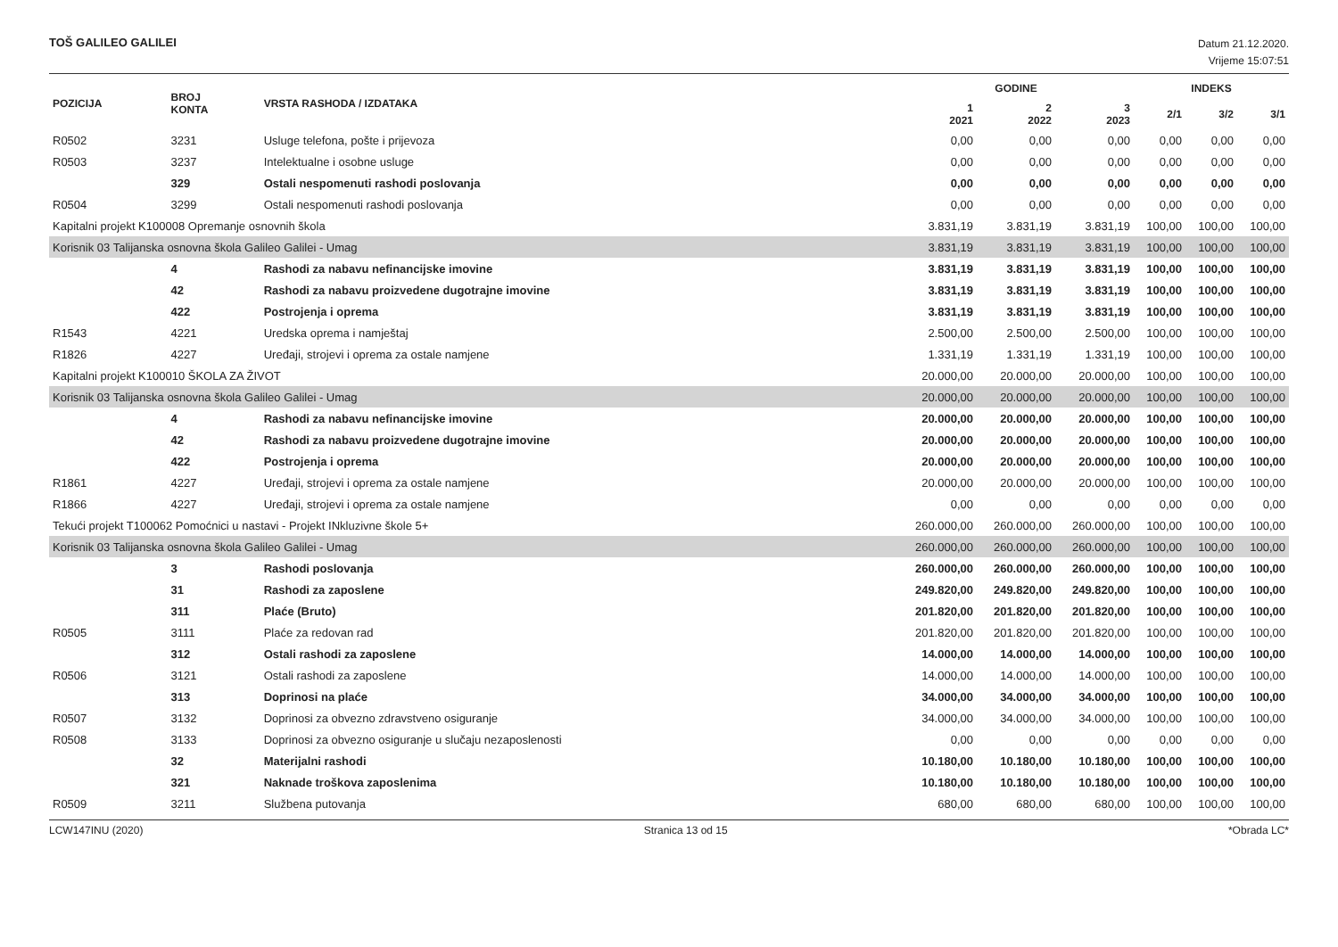TOŠ GALILEO GALILEI
Datum 21.12.2020.
Vrijeme 15:07:51
| POZICIJA | BROJ KONTA | VRSTA RASHODA / IZDATAKA | GODINE | | | INDEKS | | |
| --- | --- | --- | --- | --- | --- | --- | --- | --- |
| | | | 1 2021 | 2 2022 | 3 2023 | 2/1 | 3/2 | 3/1 |
| R0502 | 3231 | Usluge telefona, pošte i prijevoza | 0,00 | 0,00 | 0,00 | 0,00 | 0,00 | 0,00 |
| R0503 | 3237 | Intelektualne i osobne usluge | 0,00 | 0,00 | 0,00 | 0,00 | 0,00 | 0,00 |
| | 329 | Ostali nespomenuti rashodi poslovanja | 0,00 | 0,00 | 0,00 | 0,00 | 0,00 | 0,00 |
| R0504 | 3299 | Ostali nespomenuti rashodi poslovanja | 0,00 | 0,00 | 0,00 | 0,00 | 0,00 | 0,00 |
| Kapitalni projekt K100008 Opremanje osnovnih škola | | | 3.831,19 | 3.831,19 | 3.831,19 | 100,00 | 100,00 | 100,00 |
| Korisnik 03 Talijanska osnovna škola Galileo Galilei - Umag | | | 3.831,19 | 3.831,19 | 3.831,19 | 100,00 | 100,00 | 100,00 |
| | 4 | Rashodi za nabavu nefinancijske imovine | 3.831,19 | 3.831,19 | 3.831,19 | 100,00 | 100,00 | 100,00 |
| | 42 | Rashodi za nabavu proizvedene dugotrajne imovine | 3.831,19 | 3.831,19 | 3.831,19 | 100,00 | 100,00 | 100,00 |
| | 422 | Postrojenja i oprema | 3.831,19 | 3.831,19 | 3.831,19 | 100,00 | 100,00 | 100,00 |
| R1543 | 4221 | Uredska oprema i namještaj | 2.500,00 | 2.500,00 | 2.500,00 | 100,00 | 100,00 | 100,00 |
| R1826 | 4227 | Uređaji, strojevi i oprema za ostale namjene | 1.331,19 | 1.331,19 | 1.331,19 | 100,00 | 100,00 | 100,00 |
| Kapitalni projekt K100010 ŠKOLA ZA ŽIVOT | | | 20.000,00 | 20.000,00 | 20.000,00 | 100,00 | 100,00 | 100,00 |
| Korisnik 03 Talijanska osnovna škola Galileo Galilei - Umag | | | 20.000,00 | 20.000,00 | 20.000,00 | 100,00 | 100,00 | 100,00 |
| | 4 | Rashodi za nabavu nefinancijske imovine | 20.000,00 | 20.000,00 | 20.000,00 | 100,00 | 100,00 | 100,00 |
| | 42 | Rashodi za nabavu proizvedene dugotrajne imovine | 20.000,00 | 20.000,00 | 20.000,00 | 100,00 | 100,00 | 100,00 |
| | 422 | Postrojenja i oprema | 20.000,00 | 20.000,00 | 20.000,00 | 100,00 | 100,00 | 100,00 |
| R1861 | 4227 | Uređaji, strojevi i oprema za ostale namjene | 20.000,00 | 20.000,00 | 20.000,00 | 100,00 | 100,00 | 100,00 |
| R1866 | 4227 | Uređaji, strojevi i oprema za ostale namjene | 0,00 | 0,00 | 0,00 | 0,00 | 0,00 | 0,00 |
| Tekući projekt T100062 Pomoćnici u nastavi - Projekt INkluzivne škole 5+ | | | 260.000,00 | 260.000,00 | 260.000,00 | 100,00 | 100,00 | 100,00 |
| Korisnik 03 Talijanska osnovna škola Galileo Galilei - Umag | | | 260.000,00 | 260.000,00 | 260.000,00 | 100,00 | 100,00 | 100,00 |
| | 3 | Rashodi poslovanja | 260.000,00 | 260.000,00 | 260.000,00 | 100,00 | 100,00 | 100,00 |
| | 31 | Rashodi za zaposlene | 249.820,00 | 249.820,00 | 249.820,00 | 100,00 | 100,00 | 100,00 |
| | 311 | Plaće (Bruto) | 201.820,00 | 201.820,00 | 201.820,00 | 100,00 | 100,00 | 100,00 |
| R0505 | 3111 | Plaće za redovan rad | 201.820,00 | 201.820,00 | 201.820,00 | 100,00 | 100,00 | 100,00 |
| | 312 | Ostali rashodi za zaposlene | 14.000,00 | 14.000,00 | 14.000,00 | 100,00 | 100,00 | 100,00 |
| R0506 | 3121 | Ostali rashodi za zaposlene | 14.000,00 | 14.000,00 | 14.000,00 | 100,00 | 100,00 | 100,00 |
| | 313 | Doprinosi na plaće | 34.000,00 | 34.000,00 | 34.000,00 | 100,00 | 100,00 | 100,00 |
| R0507 | 3132 | Doprinosi za obvezno zdravstveno osiguranje | 34.000,00 | 34.000,00 | 34.000,00 | 100,00 | 100,00 | 100,00 |
| R0508 | 3133 | Doprinosi za obvezno osiguranje u slučaju nezaposlenosti | 0,00 | 0,00 | 0,00 | 0,00 | 0,00 | 0,00 |
| | 32 | Materijalni rashodi | 10.180,00 | 10.180,00 | 10.180,00 | 100,00 | 100,00 | 100,00 |
| | 321 | Naknade troškova zaposlenima | 10.180,00 | 10.180,00 | 10.180,00 | 100,00 | 100,00 | 100,00 |
| R0509 | 3211 | Službena putovanja | 680,00 | 680,00 | 680,00 | 100,00 | 100,00 | 100,00 |
LCW147INU (2020) Stranica 13 od 15 *Obrada LC*